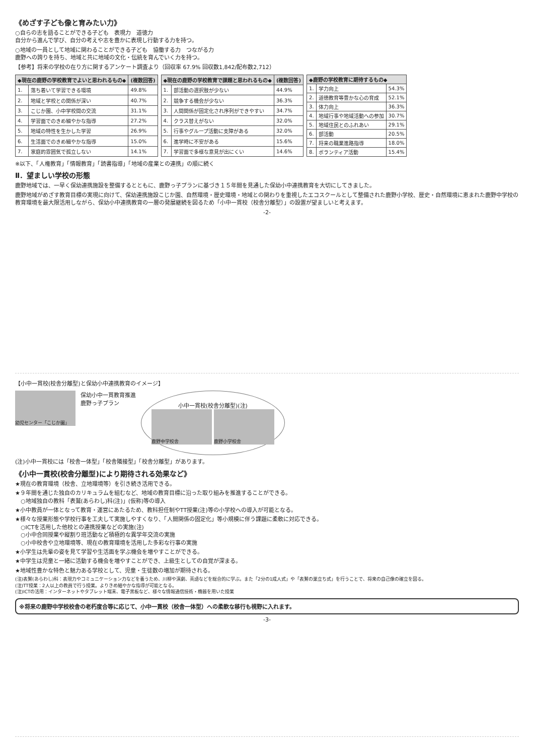《めざす子ども像と育みたい力》
○自らの志を語ることができる子ども　表現力　道徳力
自分から進んで学び、自分の考えや志を豊かに表現し行動する力を持つ。
○地域の一員として地域に関わることができる子ども　協働する力　つながる力
鹿野への誇りを持ち、地域と共に地域の文化・伝統を育んでいく力を持つ。
【参考】将来の学校の在り方に関するアンケート調査より（回収率 67.9% 回収数1,842/配布数2,712）
| ◆現在の鹿野の学校教育でよいと思われるもの◆ | | (複数回答) |
| --- | --- | --- |
| 1. | 落ち着いて学習できる環境 | 49.8% |
| 2. | 地域と学校との関係が深い | 40.7% |
| 3. | こじか園、小中学校間の交流 | 31.1% |
| 4. | 学習面でのきめ細やかな指導 | 27.2% |
| 5. | 地域の特性を生かした学習 | 26.9% |
| 6. | 生活面でのきめ細やかな指導 | 15.0% |
| 7. | 家庭的雰囲気で孤立しない | 14.1% |
| ◆現在の鹿野の学校教育で課題と思われるもの◆ | | (複数回答) |
| --- | --- | --- |
| 1. | 部活動の選択肢が少ない | 44.9% |
| 2. | 競争する機会が少ない | 36.3% |
| 3. | 人間関係が固定化され序列ができやすい | 34.7% |
| 4. | クラス替えがない | 32.0% |
| 5. | 行事やグループ活動に支障がある | 32.0% |
| 6. | 進学時に不安がある | 15.6% |
| 7. | 学習面で多様な意見が出にくい | 14.6% |
| ◆鹿野の学校教育に期待するもの◆ | | |
| --- | --- | --- |
| 1. | 学力向上 | 54.3% |
| 2. | 道徳教育等豊かな心の育成 | 52.1% |
| 3. | 体力向上 | 36.3% |
| 4. | 地域行事や地域活動への参加 | 30.7% |
| 5. | 地域住民とのふれあい | 29.1% |
| 6. | 部活動 | 20.5% |
| 7. | 将来の職業進路指導 | 18.0% |
| 8. | ボランティア活動 | 15.4% |
※以下、「人権教育」「情報教育」「読書指導」「地域の産業との連携」の順に続く
Ⅱ．望ましい学校の形態
鹿野地域では、一早く保幼連携施設を整備するとともに、鹿野っ子プランに基づき１５年間を見通した保幼小中連携教育を大切にしてきました。
鹿野地域がめざす教育目標の実現に向けて、保幼連携施設こじか園、自然環境・歴史環境・地域との関わりを重視したエコスクールとして整備された鹿野小学校、歴史・自然環境に恵まれた鹿野中学校の教育環境を最大限活用しながら、保幼小中連携教育の一層の発展継続を図るため「小中一貫校（校舎分離型）」の設置が望ましいと考えます。
-2-
【小中一貫校(校舎分離型)と保幼小中連携教育のイメージ】
幼児センター「こじか園」
保幼小中一貫教育推進
鹿野っ子プラン
小中一貫校(校舎分離型)(注)
鹿野中学校舎 鹿野小学校舎
(注)小中一貫校には「校舎一体型」「校舎隣接型」「校舎分離型」があります。
《小中一貫校(校舎分離型)により期待される効果など》
★現在の教育環境（校舎、立地環境等）を引き続き活用できる。
★９年間を通じた独自のカリキュラムを組むなど、地域の教育目標に沿った取り組みを推進することができる。
　○地域独自の教科「表鷲(あらわし)科(注)」(仮称)等の導入
★小中教員が一体となって教育・運営にあたるため、教科担任制やTT授業(注)等の小学校への導入が可能となる。
★様々な授業形態や学校行事を工夫して実施しやすくなり、「人間関係の固定化」等小規模に伴う課題に柔軟に対応できる。
　○ICTを活用した他校との連携授業などの実施(注)
　○小中合同授業や縦割り班活動など積極的な異学年交流の実施
　○小中校舎や立地環境等、現在の教育環境を活用した多彩な行事の実施
★小学生は先輩の姿を見て学習や生活面を学ぶ機会を増やすことができる。
★中学生は児童と一緒に活動する機会を増やすことができ、上級生としての自覚が深まる。
★地域性豊かな特色と魅力ある学校として、児童・生徒数の増加が期待される。
(注)表鷲(あらわし)科：表現力やコミュニケーション力などを養うため、川柳や演劇、英語などを総合的に学ぶ。また「2分の1成人式」や「表鷲の巣立ち式」を行うことで、将来の自己像の確立を図る。
(注)TT授業：2人以上の教員で行う授業。よりきめ細やかな指導が可能となる。
(注)ICTの活用：インターネットやタブレット端末、電子黒板など、様々な情報通信技術・機器を用いた授業
※将来の鹿野中学校校舎の老朽度合等に応じて、小中一貫校（校舎一体型）への柔軟な移行も視野に入れます。
-3-